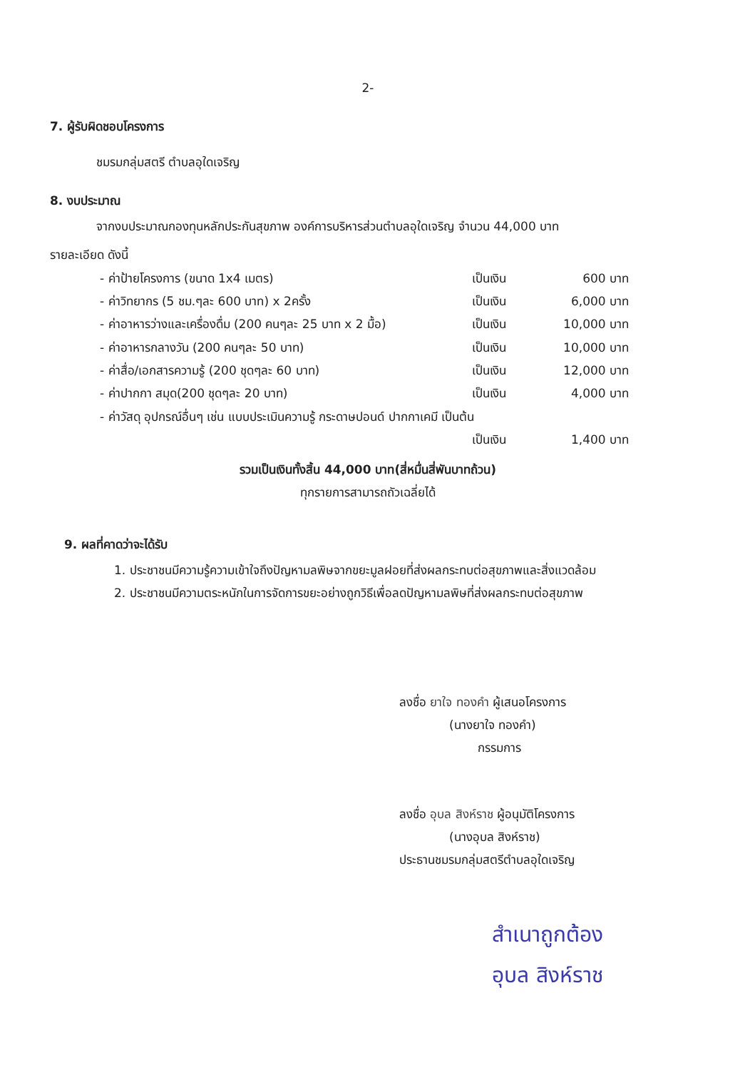2-
7. ผู้รับผิดชอบโครงการ
ชมรมกลุ่มสตรี ตำบลอุใดเจริญ
8. งบประมาณ
จากงบประมาณกองทุนหลักประกันสุขภาพ องค์การบริหารส่วนตำบลอุใดเจริญ จำนวน 44,000 บาท
รายละเอียด ดังนี้
- ค่าป้ายโครงการ (ขนาด 1x4 เมตร) เป็นเงิน 600 บาท
- ค่าวิทยากร (5 ชม.ๆละ 600 บาท) x 2ครั้ง เป็นเงิน 6,000 บาท
- ค่าอาหารว่างและเครื่องดื่ม (200 คนๆละ 25 บาท x 2 มื้อ) เป็นเงิน 10,000 บาท
- ค่าอาหารกลางวัน (200 คนๆละ 50 บาท) เป็นเงิน 10,000 บาท
- ค่าสื่อ/เอกสารความรู้ (200 ชุดๆละ 60 บาท) เป็นเงิน 12,000 บาท
- ค่าปากกา สมุด(200 ชุดๆละ 20 บาท) เป็นเงิน 4,000 บาท
- ค่าวัสดุ อุปกรณ์อื่นๆ เช่น แบบประเมินความรู้ กระดาษปอนด์ ปากกาเคมี เป็นต้น
เป็นเงิน 1,400 บาท
รวมเป็นเงินทั้งสิ้น 44,000 บาท(สี่หมื่นสี่พันบาทถ้วน)
ทุกรายการสามารถถัวเฉลี่ยได้
9. ผลที่คาดว่าจะได้รับ
1. ประชาชนมีความรู้ความเข้าใจถึงปัญหามลพิษจากขยะมูลฝอยที่ส่งผลกระทบต่อสุขภาพและสิ่งแวดล้อม
2. ประชาชนมีความตระหนักในการจัดการขยะอย่างถูกวิธีเพื่อลดปัญหามลพิษที่ส่งผลกระทบต่อสุขภาพ
ลงชื่อ ยาใจ ทองคำ ผู้เสนอโครงการ
(นางยาใจ ทองคำ)
กรรมการ
ลงชื่อ อุบล สิงห์ราช ผู้อนุมัติโครงการ
(นางอุบล สิงห์ราช)
ประธานชมรมกลุ่มสตรีตำบลอุใดเจริญ
สำเนาถูกต้อง
อุบล สิงห์ราช